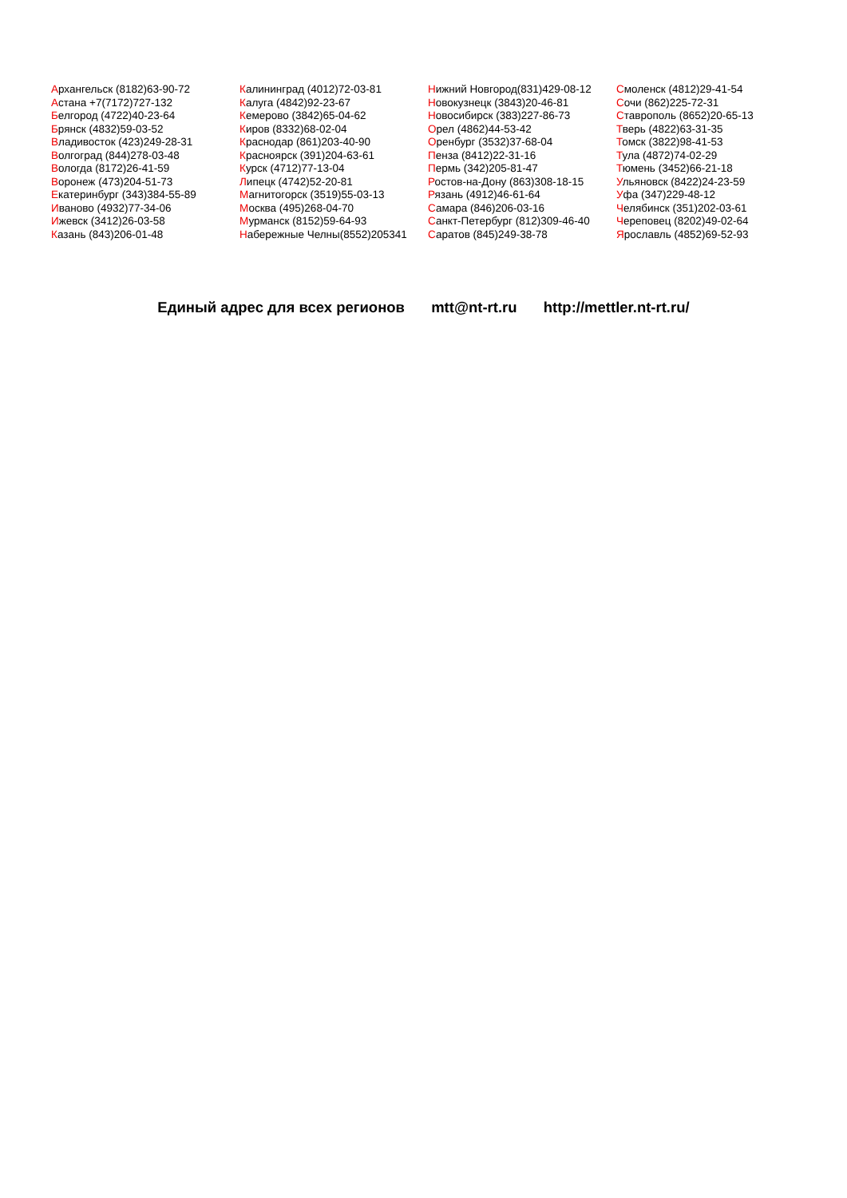Архангельск (8182)63-90-72
Астана +7(7172)727-132
Белгород (4722)40-23-64
Брянск (4832)59-03-52
Владивосток (423)249-28-31
Волгоград (844)278-03-48
Вологда (8172)26-41-59
Воронеж (473)204-51-73
Екатеринбург (343)384-55-89
Иваново (4932)77-34-06
Ижевск (3412)26-03-58
Казань (843)206-01-48
Калининград (4012)72-03-81
Калуга (4842)92-23-67
Кемерово (3842)65-04-62
Киров (8332)68-02-04
Краснодар (861)203-40-90
Красноярск (391)204-63-61
Курск (4712)77-13-04
Липецк (4742)52-20-81
Магнитогорск (3519)55-03-13
Москва (495)268-04-70
Мурманск (8152)59-64-93
Набережные Челны(8552)205341
Нижний Новгород(831)429-08-12
Новокузнецк (3843)20-46-81
Новосибирск (383)227-86-73
Орел (4862)44-53-42
Оренбург (3532)37-68-04
Пенза (8412)22-31-16
Пермь (342)205-81-47
Ростов-на-Дону (863)308-18-15
Рязань (4912)46-61-64
Самара (846)206-03-16
Санкт-Петербург (812)309-46-40
Саратов (845)249-38-78
Смоленск (4812)29-41-54
Сочи (862)225-72-31
Ставрополь (8652)20-65-13
Тверь (4822)63-31-35
Томск (3822)98-41-53
Тула (4872)74-02-29
Тюмень (3452)66-21-18
Ульяновск (8422)24-23-59
Уфа (347)229-48-12
Челябинск (351)202-03-61
Череповец (8202)49-02-64
Ярославль (4852)69-52-93
Единый адрес для всех регионов mtt@nt-rt.ru http://mettler.nt-rt.ru/